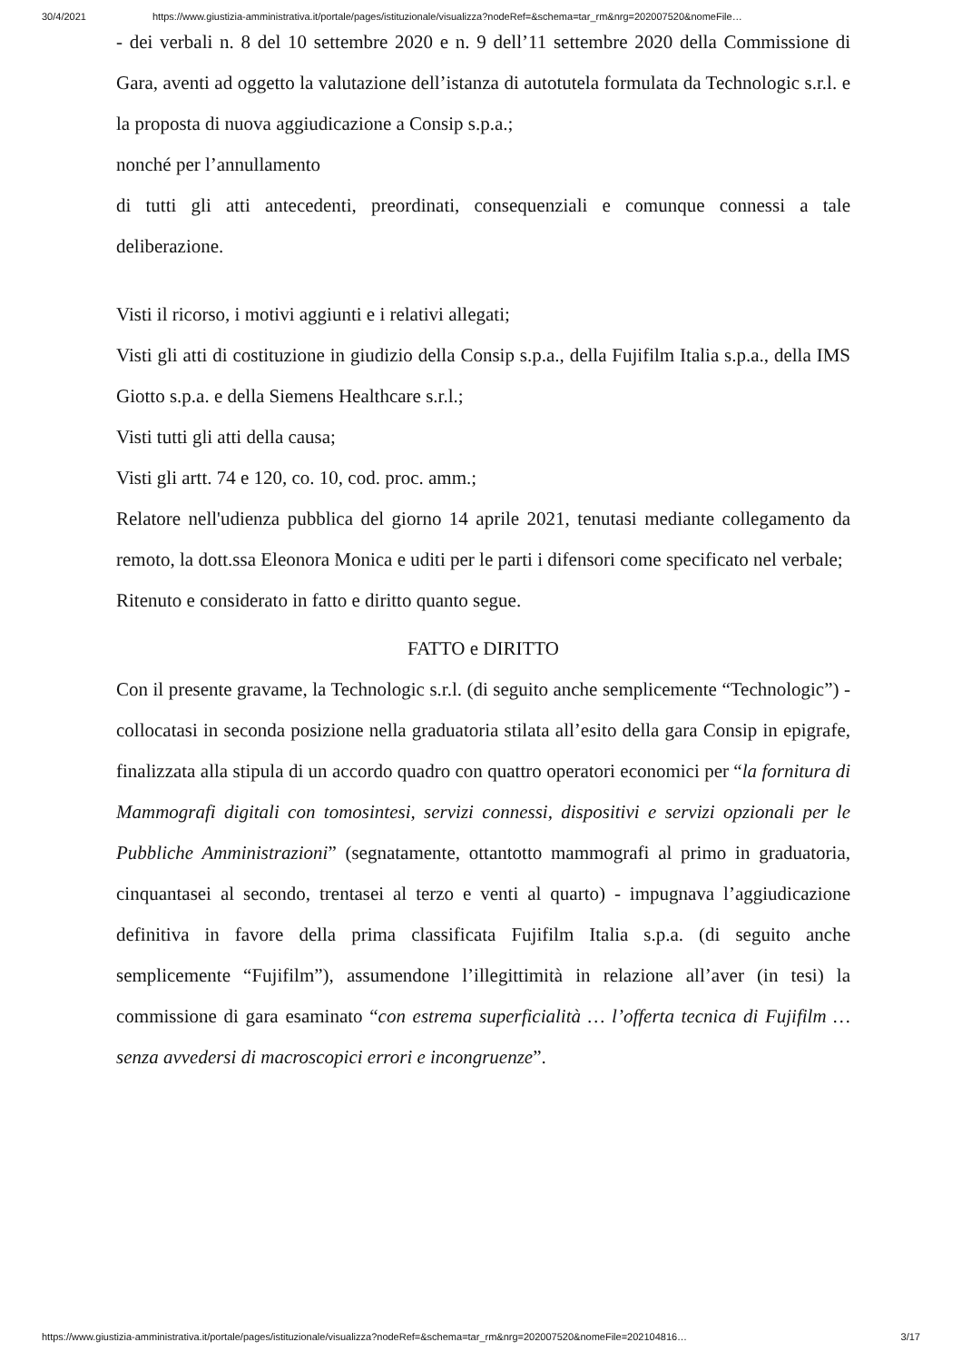30/4/2021 https://www.giustizia-amministrativa.it/portale/pages/istituzionale/visualizza?nodeRef=&schema=tar_rm&nrg=202007520&nomeFile…
- dei verbali n. 8 del 10 settembre 2020 e n. 9 dell’11 settembre 2020 della Commissione di Gara, aventi ad oggetto la valutazione dell’istanza di autotutela formulata da Technologic s.r.l. e la proposta di nuova aggiudicazione a Consip s.p.a.;
nonché per l’annullamento
di tutti gli atti antecedenti, preordinati, consequenziali e comunque connessi a tale deliberazione.
Visti il ricorso, i motivi aggiunti e i relativi allegati;
Visti gli atti di costituzione in giudizio della Consip s.p.a., della Fujifilm Italia s.p.a., della IMS Giotto s.p.a. e della Siemens Healthcare s.r.l.;
Visti tutti gli atti della causa;
Visti gli artt. 74 e 120, co. 10, cod. proc. amm.;
Relatore nell'udienza pubblica del giorno 14 aprile 2021, tenutasi mediante collegamento da remoto, la dott.ssa Eleonora Monica e uditi per le parti i difensori come specificato nel verbale;
Ritenuto e considerato in fatto e diritto quanto segue.
FATTO e DIRITTO
Con il presente gravame, la Technologic s.r.l. (di seguito anche semplicemente “Technologic”) - collocatasi in seconda posizione nella graduatoria stilata all’esito della gara Consip in epigrafe, finalizzata alla stipula di un accordo quadro con quattro operatori economici per “la fornitura di Mammografi digitali con tomosintesi, servizi connessi, dispositivi e servizi opzionali per le Pubbliche Amministrazioni” (segnatamente, ottantotto mammografi al primo in graduatoria, cinquantasei al secondo, trentasei al terzo e venti al quarto) - impugnava l’aggiudicazione definitiva in favore della prima classificata Fujifilm Italia s.p.a. (di seguito anche semplicemente “Fujifilm”), assumendone l’illegittimità in relazione all’aver (in tesi) la commissione di gara esaminato “con estrema superficialità … l’offerta tecnica di Fujifilm … senza avvedersi di macroscopici errori e incongruenze”.
https://www.giustizia-amministrativa.it/portale/pages/istituzionale/visualizza?nodeRef=&schema=tar_rm&nrg=202007520&nomeFile=202104816… 3/17